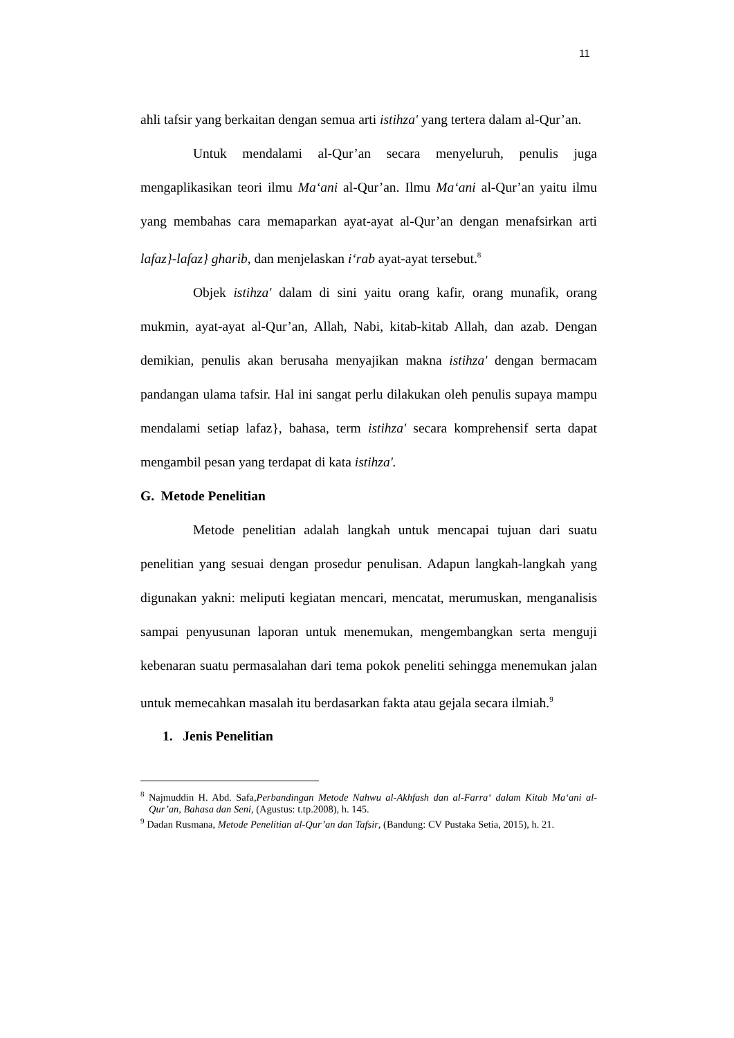11
ahli tafsir yang berkaitan dengan semua arti istihza' yang tertera dalam al-Qur’an.
Untuk mendalami al-Qur’an secara menyeluruh, penulis juga mengaplikasikan teori ilmu Ma‘ani al-Qur’an. Ilmu Ma‘ani al-Qur’an yaitu ilmu yang membahas cara memaparkan ayat-ayat al-Qur’an dengan menafsirkan arti lafaz}-lafaz} gharib, dan menjelaskan i‘rab ayat-ayat tersebut.<sup>8</sup>
Objek istihza' dalam di sini yaitu orang kafir, orang munafik, orang mukmin, ayat-ayat al-Qur’an, Allah, Nabi, kitab-kitab Allah, dan azab. Dengan demikian, penulis akan berusaha menyajikan makna istihza' dengan bermacam pandangan ulama tafsir. Hal ini sangat perlu dilakukan oleh penulis supaya mampu mendalami setiap lafaz}, bahasa, term istihza' secara komprehensif serta dapat mengambil pesan yang terdapat di kata istihza'.
G. Metode Penelitian
Metode penelitian adalah langkah untuk mencapai tujuan dari suatu penelitian yang sesuai dengan prosedur penulisan. Adapun langkah-langkah yang digunakan yakni: meliputi kegiatan mencari, mencatat, merumuskan, menganalisis sampai penyusunan laporan untuk menemukan, mengembangkan serta menguji kebenaran suatu permasalahan dari tema pokok peneliti sehingga menemukan jalan untuk memecahkan masalah itu berdasarkan fakta atau gejala secara ilmiah.<sup>9</sup>
1. Jenis Penelitian
<sup>8</sup> Najmuddin H. Abd. Safa,Perbandingan Metode Nahwu al-Akhfash dan al-Farra‘ dalam Kitab Ma‘ani al-Qur’an, Bahasa dan Seni, (Agustus: t.tp.2008), h. 145.
<sup>9</sup> Dadan Rusmana, Metode Penelitian al-Qur’an dan Tafsir, (Bandung: CV Pustaka Setia, 2015), h. 21.